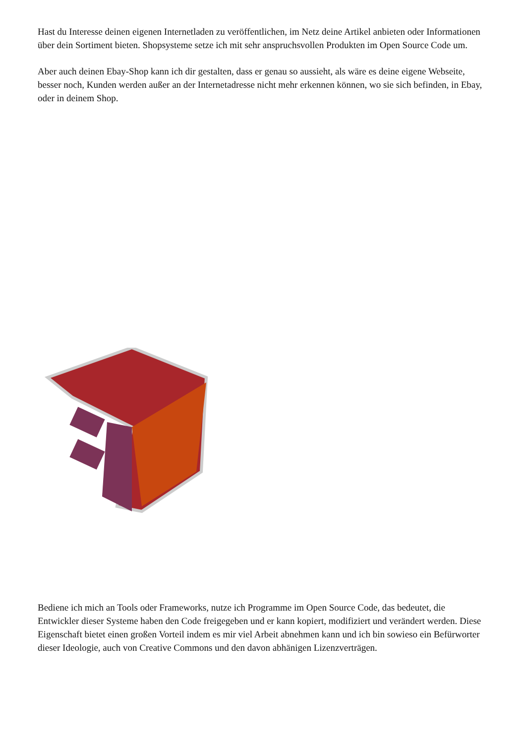Hast du Interesse deinen eigenen Internetladen zu veröffentlichen, im Netz deine Artikel anbieten oder Informationen über dein Sortiment bieten. Shopsysteme setze ich mit sehr anspruchsvollen Produkten im Open Source Code um.
Aber auch deinen Ebay-Shop kann ich dir gestalten, dass er genau so aussieht, als wäre es deine eigene Webseite, besser noch, Kunden werden außer an der Internetadresse nicht mehr erkennen können, wo sie sich befinden, in Ebay, oder in deinem Shop.
Bediene ich mich an Tools oder Frameworks, nutze ich Programme im Open Source Code, das bedeutet, die Entwickler dieser Systeme haben den Code freigegeben und er kann kopiert, modifiziert und verändert werden. Diese Eigenschaft bietet einen großen Vorteil indem es mir viel Arbeit abnehmen kann und ich bin sowieso ein Befürworter dieser Ideologie, auch von Creative Commons und den davon abhänigen Lizenzverträgen.